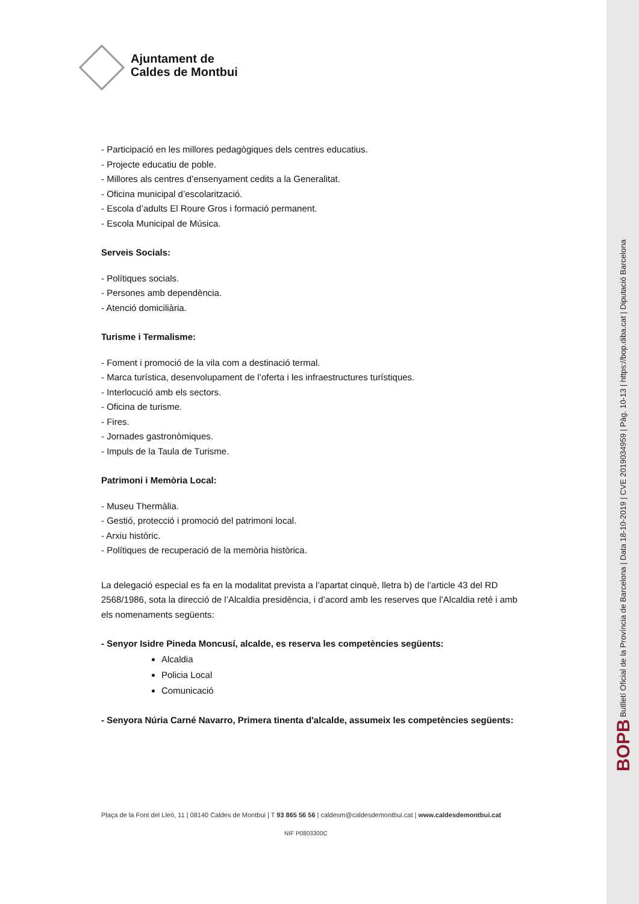Ajuntament de
Caldes de Montbui
- Participació en les millores pedagògiques dels centres educatius.
- Projecte educatiu de poble.
- Millores als centres d’ensenyament cedits a la Generalitat.
- Oficina municipal d’escolarització.
- Escola d’adults El Roure Gros i formació permanent.
- Escola Municipal de Música.
Serveis Socials:
- Polítiques socials.
- Persones amb dependència.
- Atenció domiciliària.
Turisme i Termalisme:
- Foment i promoció de la vila com a destinació termal.
- Marca turística, desenvolupament de l’oferta i les infraestructures turístiques.
- Interlocució amb els sectors.
- Oficina de turisme.
- Fires.
- Jornades gastronòmiques.
- Impuls de la Taula de Turisme.
Patrimoni i Memòria Local:
- Museu Thermàlia.
- Gestió, protecció i promoció del patrimoni local.
- Arxiu històric.
- Polítiques de recuperació de la memòria històrica.
La delegació especial es fa en la modalitat prevista a l’apartat cinquè, lletra b) de l’article 43 del RD 2568/1986, sota la direcció de l’Alcaldia presidència, i d’acord amb les reserves que l’Alcaldia reté i amb els nomenaments següents:
- Senyor Isidre Pineda Moncusí, alcalde, es reserva les competències següents:
Alcaldia
Policia Local
Comunicació
- Senyora Núria Carné Navarro, Primera tinenta d'alcalde, assumeix les competències següents:
Plaça de la Font del Lleó, 11 | 08140 Caldes de Montbui | T 93 865 56 56 | caldesm@caldesdemontbui.cat | www.caldesdemontbui.cat
NIF P0803300C
BOPB Butlletí Oficial de la Província de Barcelona | Data 18-10-2019 | CVE 2019034959 | Pàg. 10-13 | https://bop.diba.cat | Diputació Barcelona